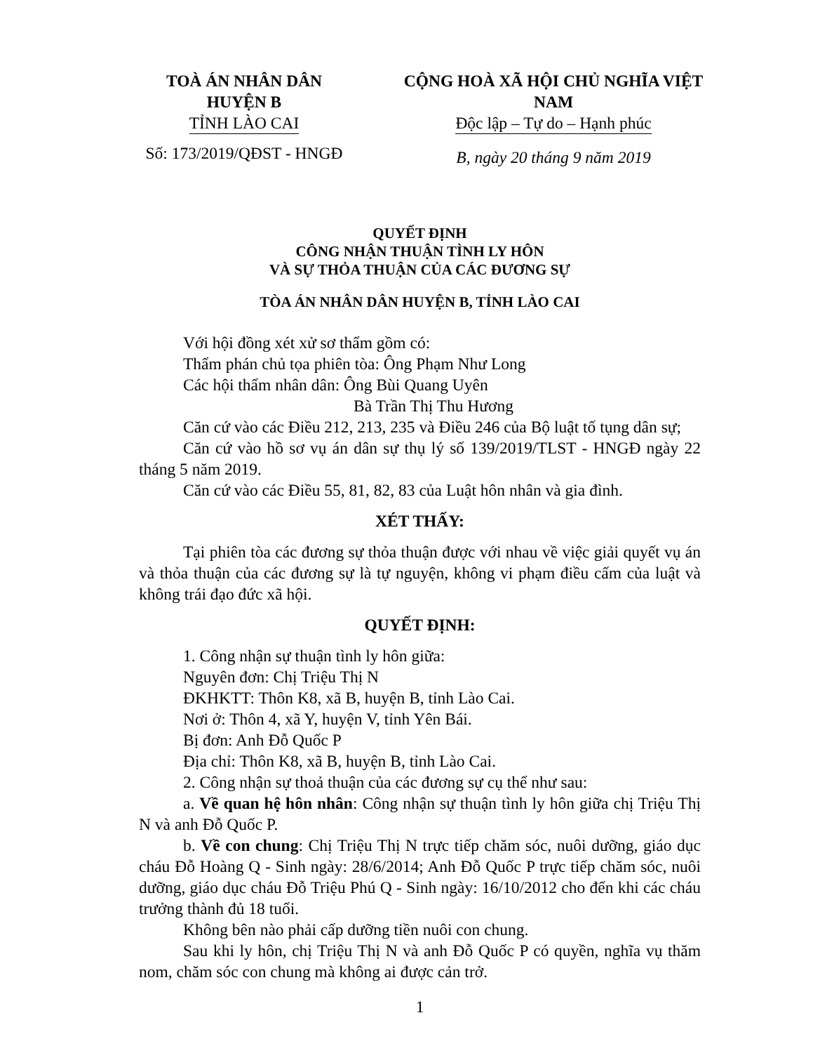TOÀ ÁN NHÂN DÂN
HUYỆN B
TỈNH LÀO CAI
Số: 173/2019/QĐST - HNGĐ
CỘNG HOÀ XÃ HỘI CHỦ NGHĨA VIỆT NAM
Độc lập – Tự do – Hạnh phúc
B, ngày 20 tháng 9 năm 2019
QUYẾT ĐỊNH
CÔNG NHẬN THUẬN TÌNH LY HÔN
VÀ SỰ THỎA THUẬN CỦA CÁC ĐƯƠNG SỰ
TÒA ÁN NHÂN DÂN HUYỆN B, TỈNH LÀO CAI
Với hội đồng xét xử sơ thẩm gồm có:
Thẩm phán chủ tọa phiên tòa: Ông Phạm Như Long
Các hội thẩm nhân dân: Ông Bùi Quang Uyên
Bà Trần Thị Thu Hương
Căn cứ vào các Điều 212, 213, 235 và Điều 246 của Bộ luật tố tụng dân sự;
Căn cứ vào hồ sơ vụ án dân sự thụ lý số 139/2019/TLST - HNGĐ ngày 22 tháng 5 năm 2019.
Căn cứ vào các Điều 55, 81, 82, 83 của Luật hôn nhân và gia đình.
XÉT THẤY:
Tại phiên tòa các đương sự thỏa thuận được với nhau về việc giải quyết vụ án và thỏa thuận của các đương sự là tự nguyện, không vi phạm điều cấm của luật và không trái đạo đức xã hội.
QUYẾT ĐỊNH:
1. Công nhận sự thuận tình ly hôn giữa:
Nguyên đơn: Chị Triệu Thị N
ĐKHKTT: Thôn K8, xã B, huyện B, tỉnh Lào Cai.
Nơi ở: Thôn 4, xã Y, huyện V, tỉnh Yên Bái.
Bị đơn: Anh Đỗ Quốc P
Địa chỉ: Thôn K8, xã B, huyện B, tỉnh Lào Cai.
2. Công nhận sự thoả thuận của các đương sự cụ thể như sau:
a. Về quan hệ hôn nhân: Công nhận sự thuận tình ly hôn giữa chị Triệu Thị N và anh Đỗ Quốc P.
b. Về con chung: Chị Triệu Thị N trực tiếp chăm sóc, nuôi dưỡng, giáo dục cháu Đỗ Hoàng Q - Sinh ngày: 28/6/2014; Anh Đỗ Quốc P trực tiếp chăm sóc, nuôi dưỡng, giáo dục cháu Đỗ Triệu Phú Q - Sinh ngày: 16/10/2012 cho đến khi các cháu trưởng thành đủ 18 tuổi.
Không bên nào phải cấp dưỡng tiền nuôi con chung.
Sau khi ly hôn, chị Triệu Thị N và anh Đỗ Quốc P có quyền, nghĩa vụ thăm nom, chăm sóc con chung mà không ai được cản trở.
1